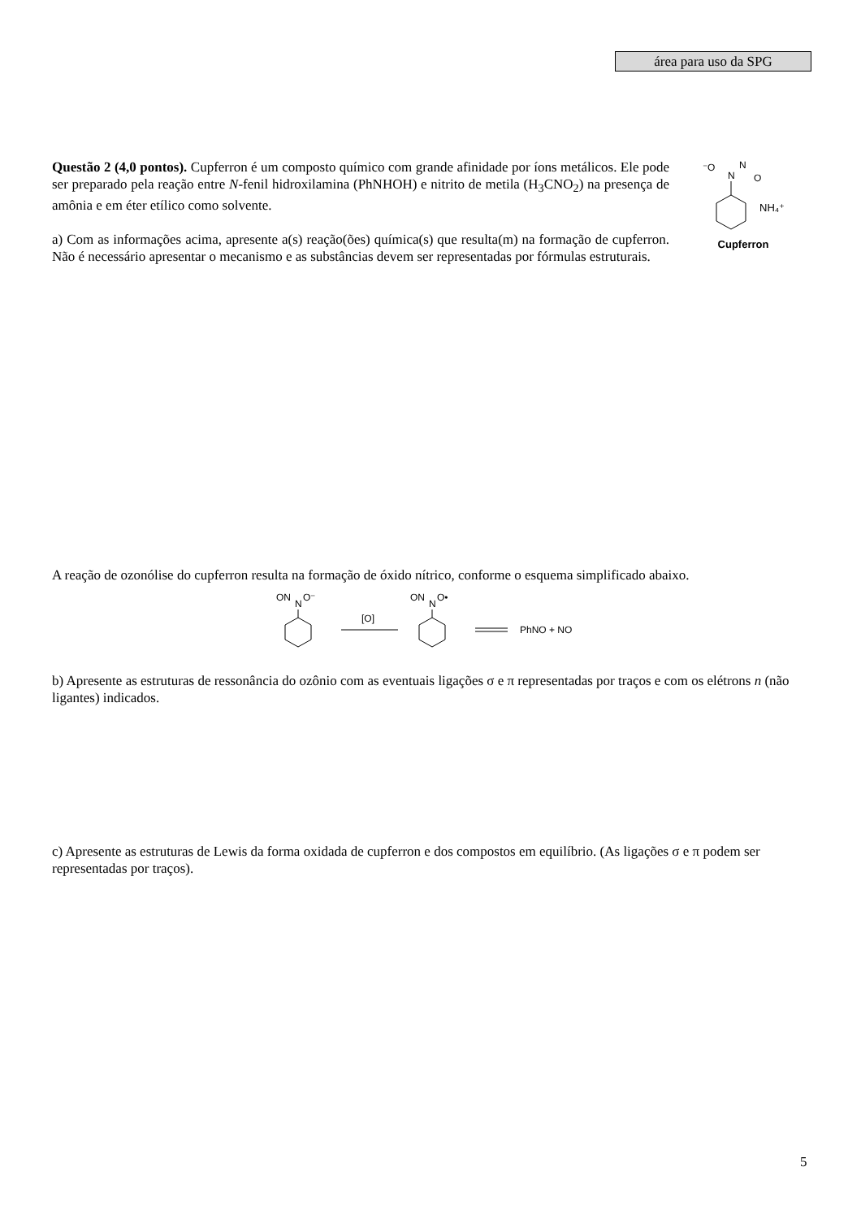área para uso da SPG
Questão 2 (4,0 pontos). Cupferron é um composto químico com grande afinidade por íons metálicos. Ele pode ser preparado pela reação entre N-fenil hidroxilamina (PhNHOH) e nitrito de metila (H<sub>3</sub>CNO<sub>2</sub>) na presença de amônia e em éter etílico como solvente.
a) Com as informações acima, apresente a(s) reação(ões) química(s) que resulta(m) na formação de cupferron. Não é necessário apresentar o mecanismo e as substâncias devem ser representadas por fórmulas estruturais.
⁻O
N
N
O
NH₄⁺
Cupferron
A reação de ozonólise do cupferron resulta na formação de óxido nítrico, conforme o esquema simplificado abaixo.
ON
N
O⁻
[O]
ON
N
O•
PhNO + NO
b) Apresente as estruturas de ressonância do ozônio com as eventuais ligações σ e π representadas por traços e com os elétrons n (não ligantes) indicados.
c) Apresente as estruturas de Lewis da forma oxidada de cupferron e dos compostos em equilíbrio. (As ligações σ e π podem ser representadas por traços).
5